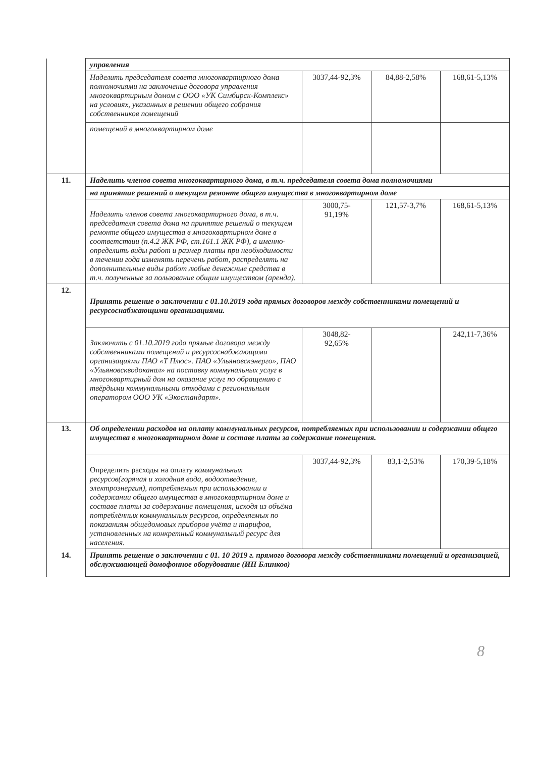| | управления | | | |
| | Наделить председателя совета многоквартирного дома полномочиями на заключение договора управления многоквартирным домом с ООО «УК Симбирск-Комплекс» на условиях, указанных в решении общего собрания собственников помещений | 3037,44-92,3% | 84,88-2,58% | 168,61-5,13% |
| | помещений в многоквартирном доме | | | |
| 11. | Наделить членов совета многоквартирного дома, в т.ч. председателя совета дома полномочиями | | | |
| | на принятие решений о текущем ремонте общего имущества в многоквартирном доме | | | |
| | Наделить членов совета многоквартирного дома, в т.ч. председателя совета дома на принятие решений о текущем ремонте общего имущества в многоквартирном доме в соответствии (п.4.2 ЖК РФ, ст.161.1 ЖК РФ), а именно-определить виды работ и размер платы при необходимости в течении года изменять перечень работ, распределять на дополнительные виды работ любые денежные средства в т.ч. полученные за пользование общим имуществом (аренда). | 3000,75- 91,19% | 121,57-3,7% | 168,61-5,13% |
| 12. | Принять решение о заключении с 01.10.2019 года прямых договоров между собственниками помещений и ресурсоснабжающими организациями. | | | |
| | Заключить с 01.10.2019 года прямые договора между собственниками помещений и ресурсоснабжающими организациями ПАО «Т Плюс». ПАО «Ульяновскэнерго», ПАО «Ульяновскводоканал» на поставку коммунальных услуг в многоквартирный дом на оказание услуг по обращению с твёрдыми коммунальными отходами с региональным оператором ООО УК «Экостандарт». | 3048,82- 92,65% | | 242,11-7,36% |
| 13. | Об определении расходов на оплату коммунальных ресурсов, потребляемых при использовании и содержании общего имущества в многоквартирном доме и составе платы за содержание помещения. | | | |
| | Определить расходы на оплату коммунальных ресурсов(горячая и холодная вода, водоотведение, электроэнергия), потребляемых при использовании и содержании общего имущества в многоквартирном доме и составе платы за содержание помещения, исходя из объёма потреблённых коммунальных ресурсов, определяемых по показаниям общедомовых приборов учёта и тарифов, установленных на конкретный коммунальный ресурс для населения. | 3037,44-92,3% | 83,1-2,53% | 170,39-5,18% |
| 14. | Принять решение о заключении с 01. 10 2019 г. прямого договора между собственниками помещений и организацией, обслуживающей домофонное оборудование (ИП Блинков) | | | |
8